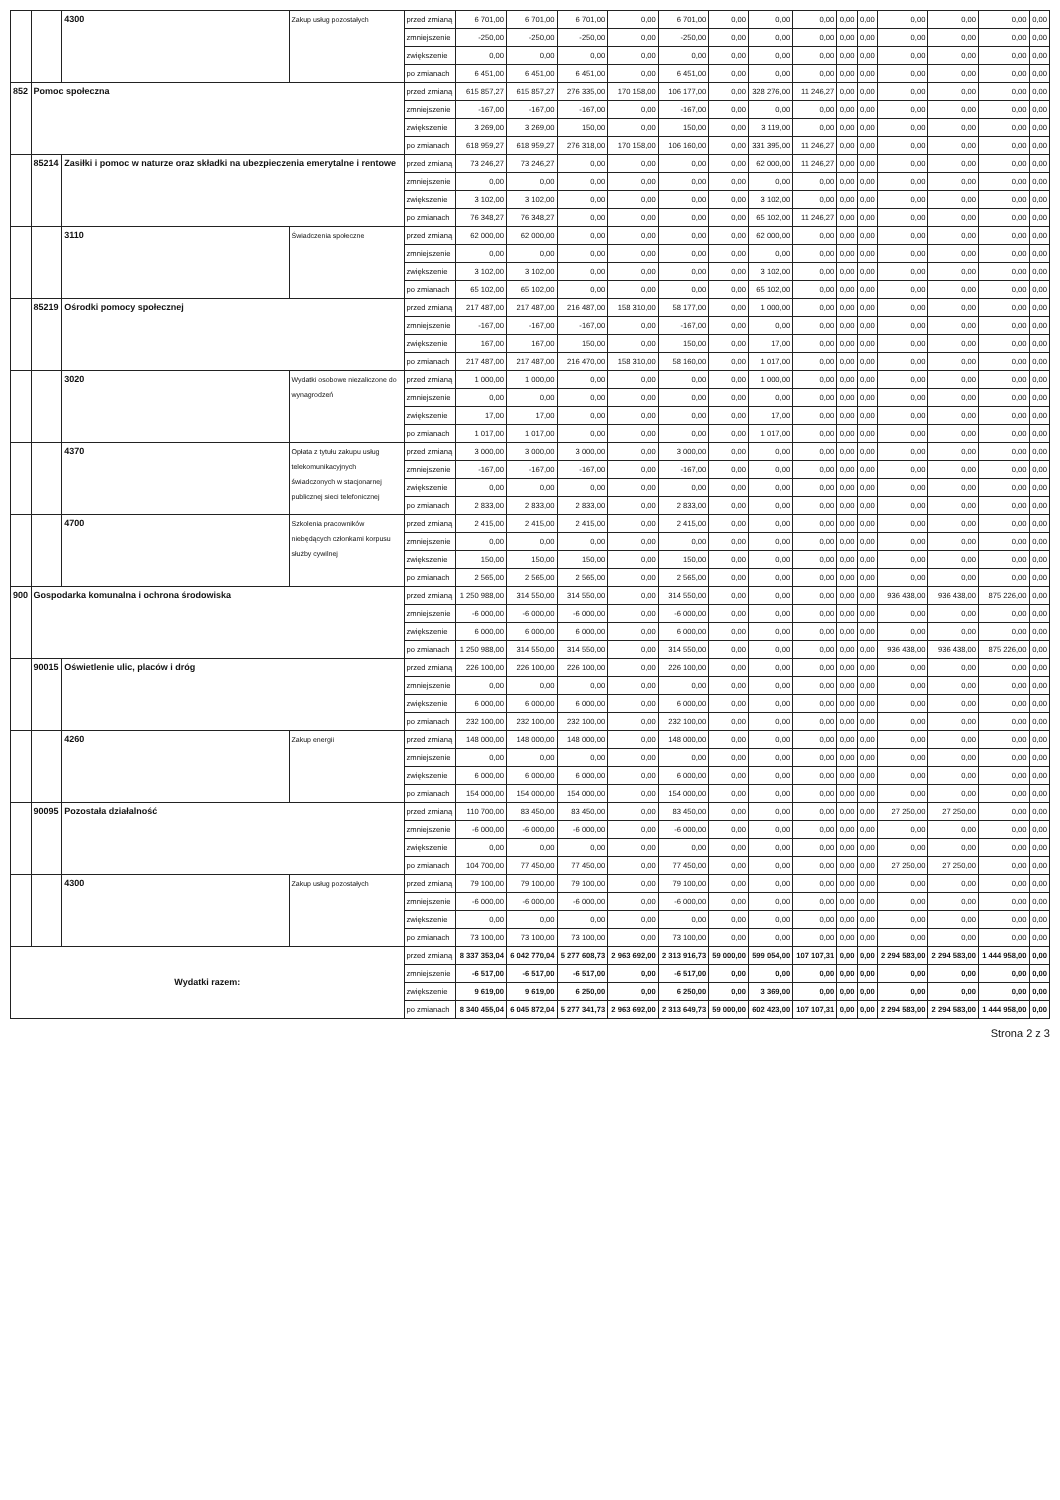| | | 4300 | Zakup usług pozostałych | przed zmianą | 6 701,00 | 6 701,00 | 6 701,00 | 0,00 | 6 701,00 | 0,00 | 0,00 | 0,00 | 0,00 | 0,00 | 0,00 | 0,00 | 0,00 | 0,00 |
| | | | | zmniejszenie | -250,00 | -250,00 | -250,00 | 0,00 | -250,00 | 0,00 | 0,00 | 0,00 | 0,00 | 0,00 | 0,00 | 0,00 | 0,00 | 0,00 |
| | | | | zwiększenie | 0,00 | 0,00 | 0,00 | 0,00 | 0,00 | 0,00 | 0,00 | 0,00 | 0,00 | 0,00 | 0,00 | 0,00 | 0,00 | 0,00 |
| | | | | po zmianach | 6 451,00 | 6 451,00 | 6 451,00 | 0,00 | 6 451,00 | 0,00 | 0,00 | 0,00 | 0,00 | 0,00 | 0,00 | 0,00 | 0,00 | 0,00 |
| 852 | Pomoc społeczna | | | przed zmianą | 615 857,27 | 615 857,27 | 276 335,00 | 170 158,00 | 106 177,00 | 0,00 | 328 276,00 | 11 246,27 | 0,00 | 0,00 | 0,00 | 0,00 | 0,00 | 0,00 |
| | | | | zmniejszenie | -167,00 | -167,00 | -167,00 | 0,00 | -167,00 | 0,00 | 0,00 | 0,00 | 0,00 | 0,00 | 0,00 | 0,00 | 0,00 | 0,00 |
| | | | | zwiększenie | 3 269,00 | 3 269,00 | 150,00 | 0,00 | 150,00 | 0,00 | 3 119,00 | 0,00 | 0,00 | 0,00 | 0,00 | 0,00 | 0,00 | 0,00 |
| | | | | po zmianach | 618 959,27 | 618 959,27 | 276 318,00 | 170 158,00 | 106 160,00 | 0,00 | 331 395,00 | 11 246,27 | 0,00 | 0,00 | 0,00 | 0,00 | 0,00 | 0,00 |
| | 85214 | Zasiłki i pomoc w naturze oraz składki na ubezpieczenia emerytalne i rentowe | | przed zmianą | 73 246,27 | 73 246,27 | 0,00 | 0,00 | 0,00 | 0,00 | 62 000,00 | 11 246,27 | 0,00 | 0,00 | 0,00 | 0,00 | 0,00 | 0,00 |
| | | | | zmniejszenie | 0,00 | 0,00 | 0,00 | 0,00 | 0,00 | 0,00 | 0,00 | 0,00 | 0,00 | 0,00 | 0,00 | 0,00 | 0,00 | 0,00 |
| | | | | zwiększenie | 3 102,00 | 3 102,00 | 0,00 | 0,00 | 0,00 | 0,00 | 3 102,00 | 0,00 | 0,00 | 0,00 | 0,00 | 0,00 | 0,00 | 0,00 |
| | | | | po zmianach | 76 348,27 | 76 348,27 | 0,00 | 0,00 | 0,00 | 0,00 | 65 102,00 | 11 246,27 | 0,00 | 0,00 | 0,00 | 0,00 | 0,00 | 0,00 |
| | | 3110 | Świadczenia społeczne | przed zmianą | 62 000,00 | 62 000,00 | 0,00 | 0,00 | 0,00 | 0,00 | 62 000,00 | 0,00 | 0,00 | 0,00 | 0,00 | 0,00 | 0,00 | 0,00 |
| | | | | zmniejszenie | 0,00 | 0,00 | 0,00 | 0,00 | 0,00 | 0,00 | 0,00 | 0,00 | 0,00 | 0,00 | 0,00 | 0,00 | 0,00 | 0,00 |
| | | | | zwiększenie | 3 102,00 | 3 102,00 | 0,00 | 0,00 | 0,00 | 0,00 | 3 102,00 | 0,00 | 0,00 | 0,00 | 0,00 | 0,00 | 0,00 | 0,00 |
| | | | | po zmianach | 65 102,00 | 65 102,00 | 0,00 | 0,00 | 0,00 | 0,00 | 65 102,00 | 0,00 | 0,00 | 0,00 | 0,00 | 0,00 | 0,00 | 0,00 |
| | 85219 | Ośrodki pomocy społecznej | | przed zmianą | 217 487,00 | 217 487,00 | 216 487,00 | 158 310,00 | 58 177,00 | 0,00 | 1 000,00 | 0,00 | 0,00 | 0,00 | 0,00 | 0,00 | 0,00 | 0,00 |
| | | | | zmniejszenie | -167,00 | -167,00 | -167,00 | 0,00 | -167,00 | 0,00 | 0,00 | 0,00 | 0,00 | 0,00 | 0,00 | 0,00 | 0,00 | 0,00 |
| | | | | zwiększenie | 167,00 | 167,00 | 150,00 | 0,00 | 150,00 | 0,00 | 17,00 | 0,00 | 0,00 | 0,00 | 0,00 | 0,00 | 0,00 | 0,00 |
| | | | | po zmianach | 217 487,00 | 217 487,00 | 216 470,00 | 158 310,00 | 58 160,00 | 0,00 | 1 017,00 | 0,00 | 0,00 | 0,00 | 0,00 | 0,00 | 0,00 | 0,00 |
| | | 3020 | Wydatki osobowe niezaliczone do wynagrodzeń | przed zmianą | 1 000,00 | 1 000,00 | 0,00 | 0,00 | 0,00 | 0,00 | 1 000,00 | 0,00 | 0,00 | 0,00 | 0,00 | 0,00 | 0,00 | 0,00 |
| | | | | zmniejszenie | 0,00 | 0,00 | 0,00 | 0,00 | 0,00 | 0,00 | 0,00 | 0,00 | 0,00 | 0,00 | 0,00 | 0,00 | 0,00 | 0,00 |
| | | | | zwiększenie | 17,00 | 17,00 | 0,00 | 0,00 | 0,00 | 0,00 | 17,00 | 0,00 | 0,00 | 0,00 | 0,00 | 0,00 | 0,00 | 0,00 |
| | | | | po zmianach | 1 017,00 | 1 017,00 | 0,00 | 0,00 | 0,00 | 0,00 | 1 017,00 | 0,00 | 0,00 | 0,00 | 0,00 | 0,00 | 0,00 | 0,00 |
| | | 4370 | Opłata z tytułu zakupu usług telekomunikacyjnych świadczonych w stacjonarnej publicznej sieci telefonicznej | przed zmianą | 3 000,00 | 3 000,00 | 3 000,00 | 0,00 | 3 000,00 | 0,00 | 0,00 | 0,00 | 0,00 | 0,00 | 0,00 | 0,00 | 0,00 | 0,00 |
| | | | | zmniejszenie | -167,00 | -167,00 | -167,00 | 0,00 | -167,00 | 0,00 | 0,00 | 0,00 | 0,00 | 0,00 | 0,00 | 0,00 | 0,00 | 0,00 |
| | | | | zwiększenie | 0,00 | 0,00 | 0,00 | 0,00 | 0,00 | 0,00 | 0,00 | 0,00 | 0,00 | 0,00 | 0,00 | 0,00 | 0,00 | 0,00 |
| | | | | po zmianach | 2 833,00 | 2 833,00 | 2 833,00 | 0,00 | 2 833,00 | 0,00 | 0,00 | 0,00 | 0,00 | 0,00 | 0,00 | 0,00 | 0,00 | 0,00 |
| | | 4700 | Szkolenia pracowników niebędących członkami korpusu służby cywilnej | przed zmianą | 2 415,00 | 2 415,00 | 2 415,00 | 0,00 | 2 415,00 | 0,00 | 0,00 | 0,00 | 0,00 | 0,00 | 0,00 | 0,00 | 0,00 | 0,00 |
| | | | | zmniejszenie | 0,00 | 0,00 | 0,00 | 0,00 | 0,00 | 0,00 | 0,00 | 0,00 | 0,00 | 0,00 | 0,00 | 0,00 | 0,00 | 0,00 |
| | | | | zwiększenie | 150,00 | 150,00 | 150,00 | 0,00 | 150,00 | 0,00 | 0,00 | 0,00 | 0,00 | 0,00 | 0,00 | 0,00 | 0,00 | 0,00 |
| | | | | po zmianach | 2 565,00 | 2 565,00 | 2 565,00 | 0,00 | 2 565,00 | 0,00 | 0,00 | 0,00 | 0,00 | 0,00 | 0,00 | 0,00 | 0,00 | 0,00 |
| 900 | Gospodarka komunalna i ochrona środowiska | | | przed zmianą | 1 250 988,00 | 314 550,00 | 314 550,00 | 0,00 | 314 550,00 | 0,00 | 0,00 | 0,00 | 0,00 | 0,00 | 936 438,00 | 936 438,00 | 875 226,00 | 0,00 |
| | | | | zmniejszenie | -6 000,00 | -6 000,00 | -6 000,00 | 0,00 | -6 000,00 | 0,00 | 0,00 | 0,00 | 0,00 | 0,00 | 0,00 | 0,00 | 0,00 | 0,00 |
| | | | | zwiększenie | 6 000,00 | 6 000,00 | 6 000,00 | 0,00 | 6 000,00 | 0,00 | 0,00 | 0,00 | 0,00 | 0,00 | 0,00 | 0,00 | 0,00 | 0,00 |
| | | | | po zmianach | 1 250 988,00 | 314 550,00 | 314 550,00 | 0,00 | 314 550,00 | 0,00 | 0,00 | 0,00 | 0,00 | 0,00 | 936 438,00 | 936 438,00 | 875 226,00 | 0,00 |
| | 90015 | Oświetlenie ulic, placów i dróg | | przed zmianą | 226 100,00 | 226 100,00 | 226 100,00 | 0,00 | 226 100,00 | 0,00 | 0,00 | 0,00 | 0,00 | 0,00 | 0,00 | 0,00 | 0,00 | 0,00 |
| | | | | zmniejszenie | 0,00 | 0,00 | 0,00 | 0,00 | 0,00 | 0,00 | 0,00 | 0,00 | 0,00 | 0,00 | 0,00 | 0,00 | 0,00 | 0,00 |
| | | | | zwiększenie | 6 000,00 | 6 000,00 | 6 000,00 | 0,00 | 6 000,00 | 0,00 | 0,00 | 0,00 | 0,00 | 0,00 | 0,00 | 0,00 | 0,00 | 0,00 |
| | | | | po zmianach | 232 100,00 | 232 100,00 | 232 100,00 | 0,00 | 232 100,00 | 0,00 | 0,00 | 0,00 | 0,00 | 0,00 | 0,00 | 0,00 | 0,00 | 0,00 |
| | | 4260 | Zakup energii | przed zmianą | 148 000,00 | 148 000,00 | 148 000,00 | 0,00 | 148 000,00 | 0,00 | 0,00 | 0,00 | 0,00 | 0,00 | 0,00 | 0,00 | 0,00 | 0,00 |
| | | | | zmniejszenie | 0,00 | 0,00 | 0,00 | 0,00 | 0,00 | 0,00 | 0,00 | 0,00 | 0,00 | 0,00 | 0,00 | 0,00 | 0,00 | 0,00 |
| | | | | zwiększenie | 6 000,00 | 6 000,00 | 6 000,00 | 0,00 | 6 000,00 | 0,00 | 0,00 | 0,00 | 0,00 | 0,00 | 0,00 | 0,00 | 0,00 | 0,00 |
| | | | | po zmianach | 154 000,00 | 154 000,00 | 154 000,00 | 0,00 | 154 000,00 | 0,00 | 0,00 | 0,00 | 0,00 | 0,00 | 0,00 | 0,00 | 0,00 | 0,00 |
| | 90095 | Pozostała działalność | | przed zmianą | 110 700,00 | 83 450,00 | 83 450,00 | 0,00 | 83 450,00 | 0,00 | 0,00 | 0,00 | 0,00 | 0,00 | 27 250,00 | 27 250,00 | 0,00 | 0,00 |
| | | | | zmniejszenie | -6 000,00 | -6 000,00 | -6 000,00 | 0,00 | -6 000,00 | 0,00 | 0,00 | 0,00 | 0,00 | 0,00 | 0,00 | 0,00 | 0,00 | 0,00 |
| | | | | zwiększenie | 0,00 | 0,00 | 0,00 | 0,00 | 0,00 | 0,00 | 0,00 | 0,00 | 0,00 | 0,00 | 0,00 | 0,00 | 0,00 | 0,00 |
| | | | | po zmianach | 104 700,00 | 77 450,00 | 77 450,00 | 0,00 | 77 450,00 | 0,00 | 0,00 | 0,00 | 0,00 | 0,00 | 27 250,00 | 27 250,00 | 0,00 | 0,00 |
| | | 4300 | Zakup usług pozostałych | przed zmianą | 79 100,00 | 79 100,00 | 79 100,00 | 0,00 | 79 100,00 | 0,00 | 0,00 | 0,00 | 0,00 | 0,00 | 0,00 | 0,00 | 0,00 | 0,00 |
| | | | | zmniejszenie | -6 000,00 | -6 000,00 | -6 000,00 | 0,00 | -6 000,00 | 0,00 | 0,00 | 0,00 | 0,00 | 0,00 | 0,00 | 0,00 | 0,00 | 0,00 |
| | | | | zwiększenie | 0,00 | 0,00 | 0,00 | 0,00 | 0,00 | 0,00 | 0,00 | 0,00 | 0,00 | 0,00 | 0,00 | 0,00 | 0,00 | 0,00 |
| | | | | po zmianach | 73 100,00 | 73 100,00 | 73 100,00 | 0,00 | 73 100,00 | 0,00 | 0,00 | 0,00 | 0,00 | 0,00 | 0,00 | 0,00 | 0,00 | 0,00 |
| Wydatki razem: | | | | przed zmianą | 8 337 353,04 | 6 042 770,04 | 5 277 608,73 | 2 963 692,00 | 2 313 916,73 | 59 000,00 | 599 054,00 | 107 107,31 | 0,00 | 0,00 | 2 294 583,00 | 2 294 583,00 | 1 444 958,00 | 0,00 |
| | | | | zmniejszenie | -6 517,00 | -6 517,00 | -6 517,00 | 0,00 | -6 517,00 | 0,00 | 0,00 | 0,00 | 0,00 | 0,00 | 0,00 | 0,00 | 0,00 | 0,00 |
| | | | | zwiększenie | 9 619,00 | 9 619,00 | 6 250,00 | 0,00 | 6 250,00 | 0,00 | 3 369,00 | 0,00 | 0,00 | 0,00 | 0,00 | 0,00 | 0,00 | 0,00 |
| | | | | po zmianach | 8 340 455,04 | 6 045 872,04 | 5 277 341,73 | 2 963 692,00 | 2 313 649,73 | 59 000,00 | 602 423,00 | 107 107,31 | 0,00 | 0,00 | 2 294 583,00 | 2 294 583,00 | 1 444 958,00 | 0,00 |
Strona 2 z 3